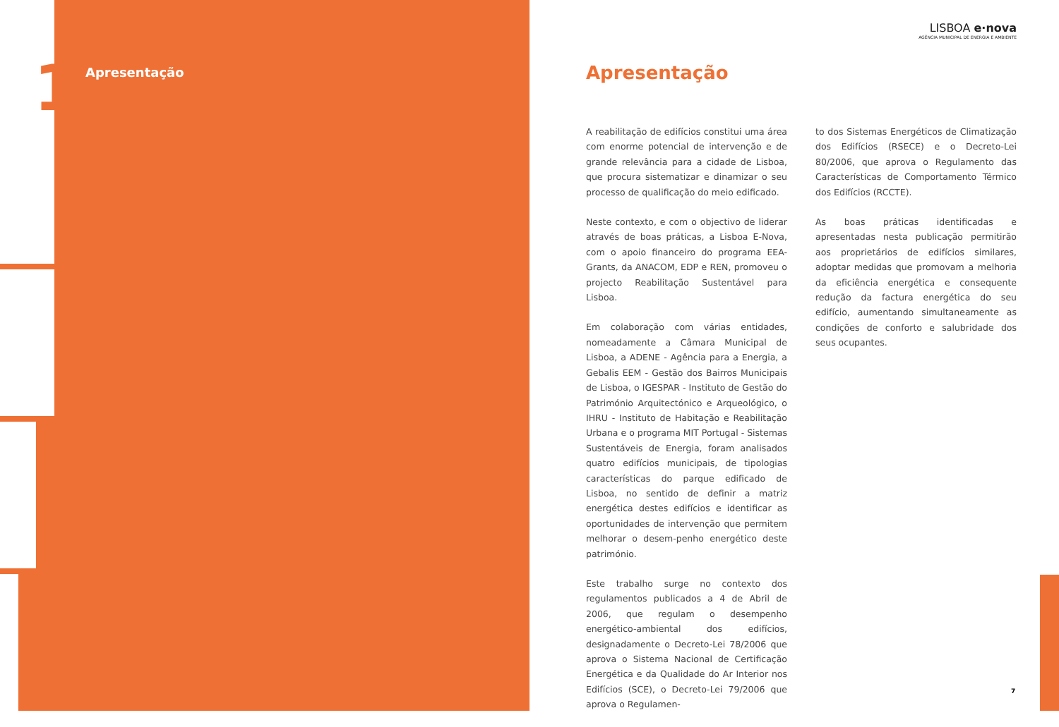1 Apresentação
LISBOA e·nova
AGÊNCIA MUNICIPAL DE ENERGIA E AMBIENTE
Apresentação
A reabilitação de edifícios constitui uma área com enorme potencial de intervenção e de grande relevância para a cidade de Lisboa, que procura sistematizar e dinamizar o seu processo de qualificação do meio edificado.
Neste contexto, e com o objectivo de liderar através de boas práticas, a Lisboa E-Nova, com o apoio financeiro do programa EEA-Grants, da ANACOM, EDP e REN, promoveu o projecto Reabilitação Sustentável para Lisboa.
Em colaboração com várias entidades, nomeadamente a Câmara Municipal de Lisboa, a ADENE - Agência para a Energia, a Gebalis EEM - Gestão dos Bairros Municipais de Lisboa, o IGESPAR - Instituto de Gestão do Património Arquitectónico e Arqueológico, o IHRU - Instituto de Habitação e Reabilitação Urbana e o programa MIT Portugal - Sistemas Sustentáveis de Energia, foram analisados quatro edifícios municipais, de tipologias características do parque edificado de Lisboa, no sentido de definir a matriz energética destes edifícios e identificar as oportunidades de intervenção que permitem melhorar o desem-penho energético deste património.
Este trabalho surge no contexto dos regulamentos publicados a 4 de Abril de 2006, que regulam o desempenho energético-ambiental dos edifícios, designadamente o Decreto-Lei 78/2006 que aprova o Sistema Nacional de Certificação Energética e da Qualidade do Ar Interior nos Edifícios (SCE), o Decreto-Lei 79/2006 que aprova o Regulamen-
to dos Sistemas Energéticos de Climatização dos Edifícios (RSECE) e o Decreto-Lei 80/2006, que aprova o Regulamento das Características de Comportamento Térmico dos Edifícios (RCCTE).
As boas práticas identificadas e apresentadas nesta publicação permitirão aos proprietários de edifícios similares, adoptar medidas que promovam a melhoria da eficiência energética e consequente redução da factura energética do seu edifício, aumentando simultaneamente as condições de conforto e salubridade dos seus ocupantes.
7